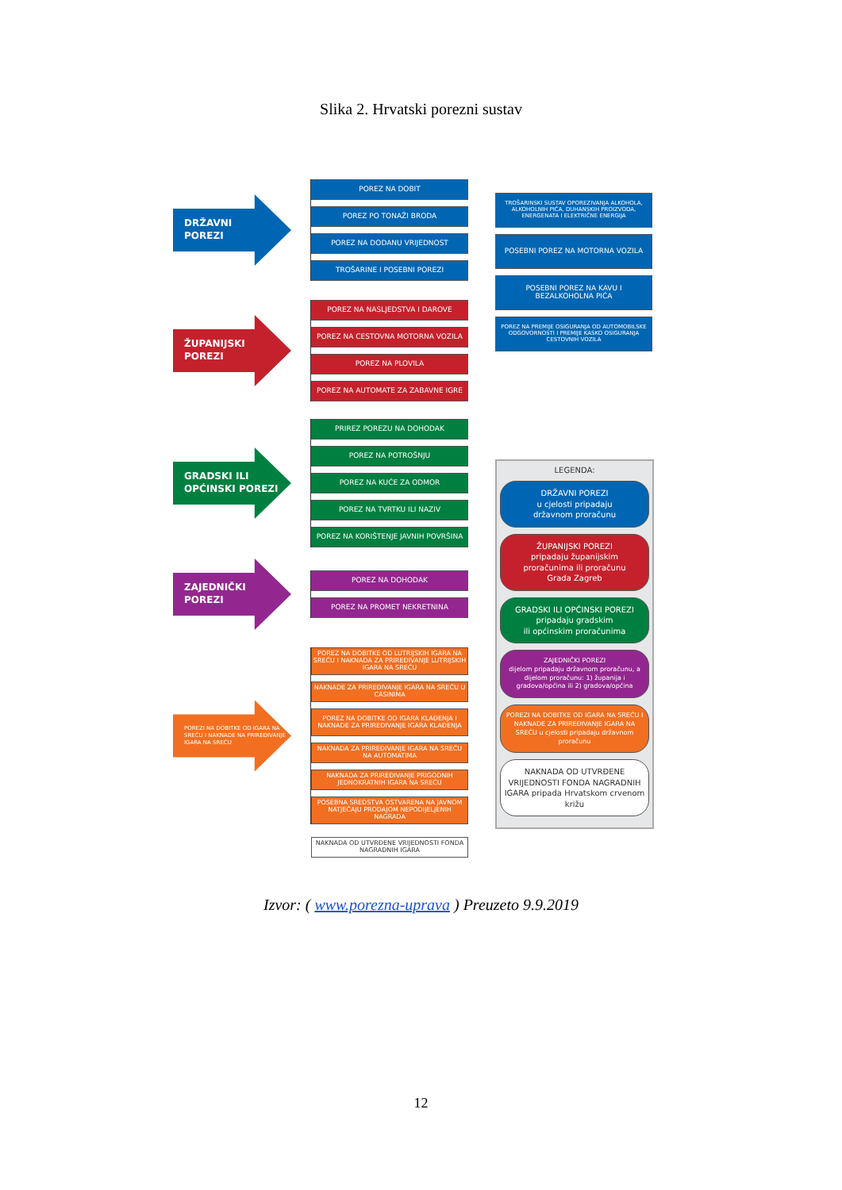Slika 2. Hrvatski porezni sustav
DRŽAVNI
POREZI
POREZ NA DOBIT
POREZ PO TONAŽI BRODA
POREZ NA DODANU VRIJEDNOST
TROŠARINE I POSEBNI POREZI
ŽUPANIJSKI
POREZI
POREZ NA NASLJEDSTVA I DAROVE
POREZ NA CESTOVNA MOTORNA VOZILA
POREZ NA PLOVILA
POREZ NA AUTOMATE ZA ZABAVNE IGRE
GRADSKI ILI
OPĆINSKI POREZI
PRIREZ POREZU NA DOHODAK
POREZ NA POTROŠNJU
POREZ NA KUĆE ZA ODMOR
POREZ NA TVRTKU ILI NAZIV
POREZ NA KORIŠTENJE JAVNIH POVRŠINA
ZAJEDNIČKI
POREZI
POREZ NA DOHODAK
POREZ NA PROMET NEKRETNINA
POREZI NA DOBITKE OD IGARA NA SREĆU I NAKNADE NA PRIREĐIVANJE IGARA NA SREĆU
POREZ NA DOBITKE OD LUTRIJSKIH IGARA NA SREĆU I NAKNADA ZA PRIREĐIVANJE LUTRIJSKIH IGARA NA SREĆU
NAKNADE ZA PRIREĐIVANJE IGARA NA SREĆU U CASINIMA
POREZ NA DOBITKE OD IGARA KLAĐENJA I NAKNADE ZA PRIREĐIVANJE IGARA KLAĐENJA
NAKNADA ZA PRIREĐIVANJE IGARA NA SREĆU NA AUTOMATIMA
NAKNADA ZA PRIREĐIVANJE PRIGODNIH JEDNOKRATNIH IGARA NA SREĆU
POSEBNA SREDSTVA OSTVARENA NA JAVNOM NATJEČAJU PRODAJOM NEPODIJELJENIH NAGRADA
NAKNADA OD UTVRĐENE VRIJEDNOSTI FONDA NAGRADNIH IGARA
TROŠARINSKI SUSTAV OPOREZIVANJA ALKOHOLA, ALKOHOLNIH PIĆA, DUHANSKIH PROIZVODA, ENERGENATA I ELEKTRIČNE ENERGIJA
POSEBNI POREZ NA MOTORNA VOZILA
POSEBNI POREZ NA KAVU I BEZALKOHOLNA PIĆA
POREZ NA PREMIJE OSIGURANJA OD AUTOMOBILSKE ODGOVORNOSTI I PREMIJE KASKO OSIGURANJA CESTOVNIH VOZILA
LEGENDA:
DRŽAVNI POREZI
u cjelosti pripadaju
državnom proračunu
ŽUPANIJSKI POREZI
pripadaju županijskim
proračunima ili proračunu
Grada Zagreb
GRADSKI ILI OPĆINSKI POREZI
pripadaju gradskim
ili općinskim proračunima
ZAJEDNIČKI POREZI
dijelom pripadaju državnom proračunu, a dijelom proračunu: 1) županija i gradova/općina ili 2) gradova/općina
POREZI NA DOBITKE OD IGARA NA SREĆU I NAKNADE ZA PRIREĐIVANJE IGARA NA SREĆU u cjelosti pripadaju državnom proračunu
NAKNADA OD UTVRĐENE VRIJEDNOSTI FONDA NAGRADNIH IGARA pripada Hrvatskom crvenom križu
Izvor: ( www.porezna-uprava ) Preuzeto 9.9.2019
12